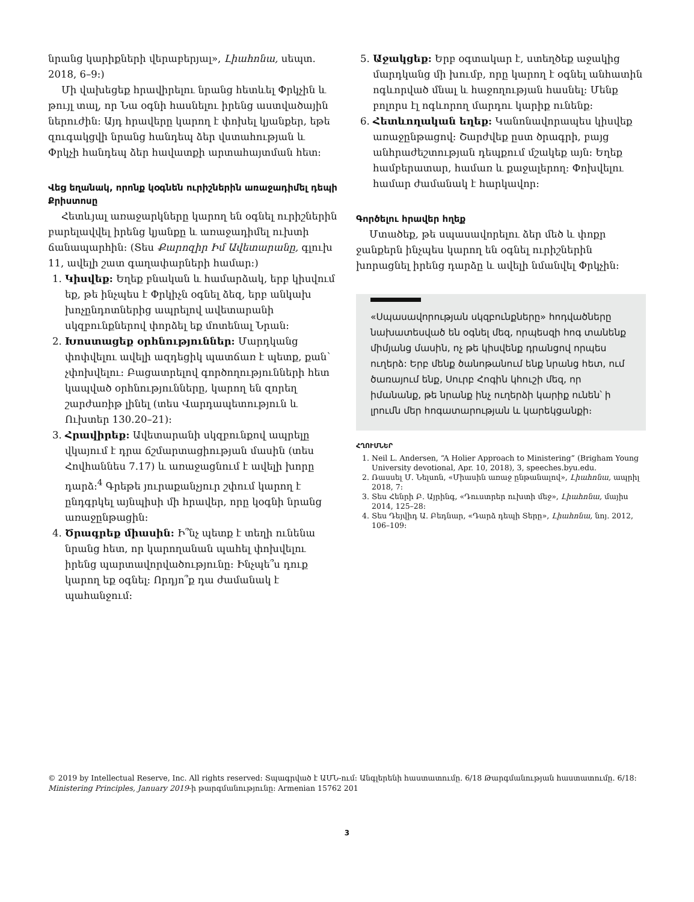նրանց կարիքների վերաբերյալ», Լիահոնա, սեպտ. 2018, 6–9։)
Մի վախեցեք հրավիրելու նրանց հետևել Փրկչին և թույլ տալ, որ Նա օգնի հասնելու իրենց աստվածային ներուժին։ Այդ հրավերը կարող է փոխել կյանքեր, եթե զուգակցվի նրանց հանդեպ ձեր վստահության և Փրկչի հանդեպ ձեր հավատքի արտահայտման հետ։
Վեց եղանակ, որոնք կօգնեն ուրիշներին առաջադիմել դեպի Քրիստոսը
Հետևյալ առաջարկները կարող են օգնել ուրիշներին բարելավվել իրենց կյանքը և առաջադիմել ուխտի ճանապարհին։ (Տես Քարոզիր Իմ Ավետարանը, գլուխ 11, ավելի շատ գաղափարների համար։)
1. Կիսվեք: Եղեք բնական և համարձակ, երբ կիսվում եք, թե ինչպես է Փրկիչն օգնել ձեզ, երբ անկախ խոչընդոտներից ապրելով ավետարանի սկզբունքներով փորձել եք մոտենալ Նրան։
2. Խոստացեք օրհնություններ: Մարդկանց փոփվելու ավելի ազդեցիկ պատճառ է պետք, քան՝ չփոխվելու։ Բացատրելով գործողությունների հետ կապված օրհնությունները, կարող են զորեղ շարժառիթ լինել (տես Վարդապետություն և Ուխտեր 130.20–21)։
3. Հրավիրեք: Ավետարանի սկզբունքով ապրելը վկայում է դրա ճշմարտացիության մասին (տես Հովհաննես 7.17) և առաջացնում է ավելի խորը դարձ։<sup>4</sup> Գրեթե յուրաքանչյուր շփում կարող է ընդգրկել այնպիսի մի հրավեր, որը կօգնի նրանց առաջընթացին։
4. Ծրագրեք միասին: Ի՞նչ պետք է տեղի ունենա նրանց հետ, որ կարողանան պահել փոխվելու իրենց պարտավորվածությունը։ Ինչպե՞ս դուք կարող եք օգնել։ Որդյո՞ք դա ժամանակ է պահանջում։
5. Աջակցեք: Երբ օգտակար է, ստեղծեք աջակից մարդկանց մի խումբ, որը կարող է օգնել անհատին ոգևորված մնալ և հաջողության հասնել։ Մենք բոլորս էլ ոգևորող մարդու կարիք ունենք։
6. Հետևողական եղեք: Կանոնավորապես կիսվեք առաջընթացով։ Շարժվեք ըստ ծրագրի, բայց անհրաժեշտության դեպքում մշակեք այն։ Եղեք համբերատար, համառ և քաջալերող։ Փոխվելու համար ժամանակ է հարկավոր։
Գործելու հրավեր հղեք
Մտածեք, թե սպասավորելու ձեր մեծ և փոքր ջանքերն ինչպես կարող են օգնել ուրիշներին խորացնել իրենց դարձը և ավելի նմանվել Փրկչին։
«Սպասավորության սկզբունքները» հոդվածները նախատեսված են օգնել մեզ, որպեսզի հոգ տանենք միմյանց մասին, ոչ թե կիսվենք դրանցով որպես ուղերձ: Երբ մենք ծանոթանում ենք նրանց հետ, ում ծառայում ենք, Սուրբ Հոգին կհուշի մեզ, որ իմանանք, թե նրանք ինչ ուղերձի կարիք ունեն՝ ի լրումն մեր հոգատարության և կարեկցանքի։
ՀՂՈՒՄՆԵՐ
1. Neil L. Andersen, “A Holier Approach to Ministering” (Brigham Young University devotional, Apr. 10, 2018), 3, speeches.byu.edu.
2. Ռասսել Մ. Նելսոն, «Միասին առաջ ընթանալով», Լիահոնա, ապրիլ 2018, 7։
3. Տես Հենրի Բ. Այրինգ, «Դուստրեր ուխտի մեջ», Լիահոնա, մայիս 2014, 125–28։
4. Տես Դեյվիդ Ա. Բեդնար, «Դարձ դեպի Տերը», Լիահոնա, նոյ. 2012, 106–109։
© 2019 by Intellectual Reserve, Inc. All rights reserved: Տպագրված է ԱՄՆ-ում։ Անգլերենի հաստատումը. 6/18 Թարգմանության հաստատումը. 6/18: Ministering Principles, January 2019-ի թարգմանությունը: Armenian 15762 201
3